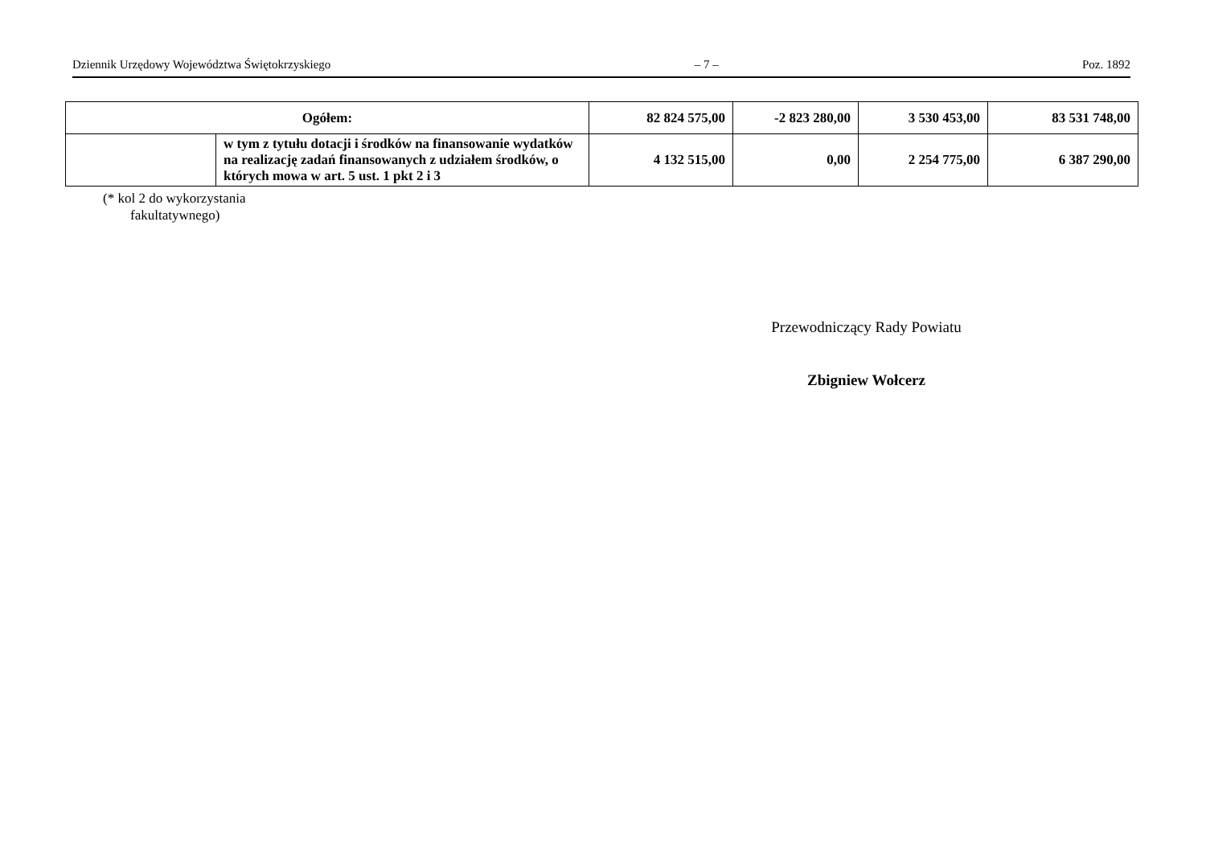Dziennik Urzędowy Województwa Świętokrzyskiego – 7 – Poz. 1892
| Ogółem: | | 82 824 575,00 | -2 823 280,00 | 3 530 453,00 | 83 531 748,00 |
| | w tym z tytułu dotacji i środków na finansowanie wydatków na realizację zadań finansowanych z udziałem środków, o których mowa w art. 5 ust. 1 pkt 2 i 3 | 4 132 515,00 | 0,00 | 2 254 775,00 | 6 387 290,00 |
(* kol 2 do wykorzystania
fakultatywnego)
Przewodniczący Rady Powiatu
Zbigniew Wołcerz